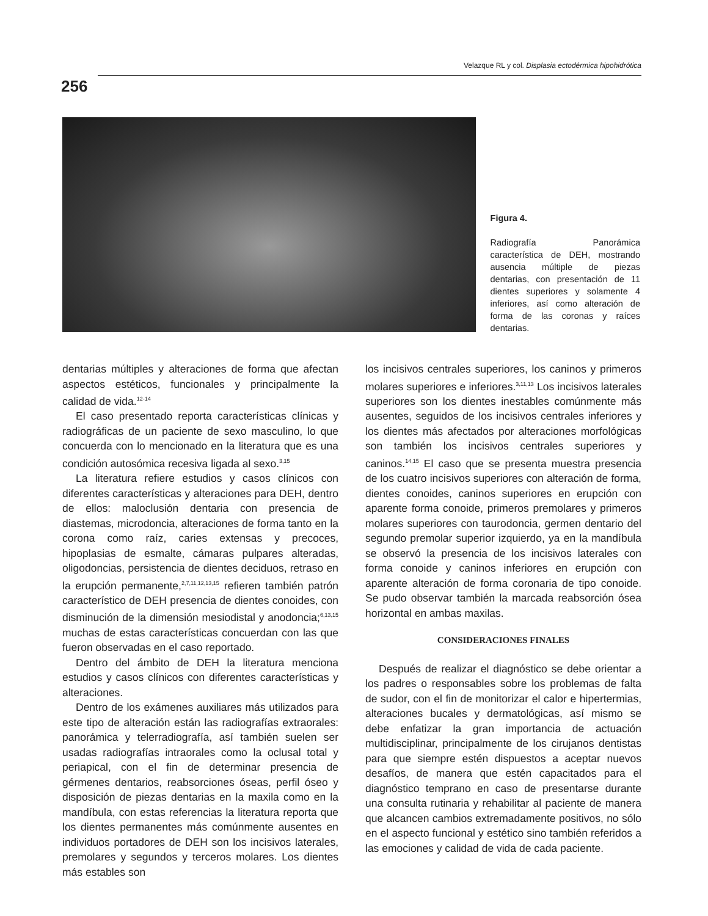Velazque RL y col. Displasia ectodérmica hipohidrótica
256
Figura 4.
Radiografía Panorámica característica de DEH, mostrando ausencia múltiple de piezas dentarias, con presentación de 11 dientes superiores y solamente 4 inferiores, así como alteración de forma de las coronas y raíces dentarias.
dentarias múltiples y alteraciones de forma que afectan aspectos estéticos, funcionales y principalmente la calidad de vida.<sup>12-14</sup>
El caso presentado reporta características clínicas y radiográficas de un paciente de sexo masculino, lo que concuerda con lo mencionado en la literatura que es una condición autosómica recesiva ligada al sexo.<sup>3,15</sup>
La literatura refiere estudios y casos clínicos con diferentes características y alteraciones para DEH, dentro de ellos: maloclusión dentaria con presencia de diastemas, microdoncia, alteraciones de forma tanto en la corona como raíz, caries extensas y precoces, hipoplasias de esmalte, cámaras pulpares alteradas, oligodoncias, persistencia de dientes deciduos, retraso en la erupción permanente,<sup>2,7,11,12,13,15</sup> refieren también patrón característico de DEH presencia de dientes conoides, con disminución de la dimensión mesiodistal y anodoncia;<sup>6,13,15</sup> muchas de estas características concuerdan con las que fueron observadas en el caso reportado.
Dentro del ámbito de DEH la literatura menciona estudios y casos clínicos con diferentes características y alteraciones.
Dentro de los exámenes auxiliares más utilizados para este tipo de alteración están las radiografías extraorales: panorámica y telerradiografía, así también suelen ser usadas radiografías intraorales como la oclusal total y periapical, con el fin de determinar presencia de gérmenes dentarios, reabsorciones óseas, perfil óseo y disposición de piezas dentarias en la maxila como en la mandíbula, con estas referencias la literatura reporta que los dientes permanentes más comúnmente ausentes en individuos portadores de DEH son los incisivos laterales, premolares y segundos y terceros molares. Los dientes más estables son
los incisivos centrales superiores, los caninos y primeros molares superiores e inferiores.<sup>3,11,13</sup> Los incisivos laterales superiores son los dientes inestables comúnmente más ausentes, seguidos de los incisivos centrales inferiores y los dientes más afectados por alteraciones morfológicas son también los incisivos centrales superiores y caninos.<sup>14,15</sup> El caso que se presenta muestra presencia de los cuatro incisivos superiores con alteración de forma, dientes conoides, caninos superiores en erupción con aparente forma conoide, primeros premolares y primeros molares superiores con taurodoncia, germen dentario del segundo premolar superior izquierdo, ya en la mandíbula se observó la presencia de los incisivos laterales con forma conoide y caninos inferiores en erupción con aparente alteración de forma coronaria de tipo conoide. Se pudo observar también la marcada reabsorción ósea horizontal en ambas maxilas.
CONSIDERACIONES FINALES
Después de realizar el diagnóstico se debe orientar a los padres o responsables sobre los problemas de falta de sudor, con el fin de monitorizar el calor e hipertermias, alteraciones bucales y dermatológicas, así mismo se debe enfatizar la gran importancia de actuación multidisciplinar, principalmente de los cirujanos dentistas para que siempre estén dispuestos a aceptar nuevos desafíos, de manera que estén capacitados para el diagnóstico temprano en caso de presentarse durante una consulta rutinaria y rehabilitar al paciente de manera que alcancen cambios extremadamente positivos, no sólo en el aspecto funcional y estético sino también referidos a las emociones y calidad de vida de cada paciente.